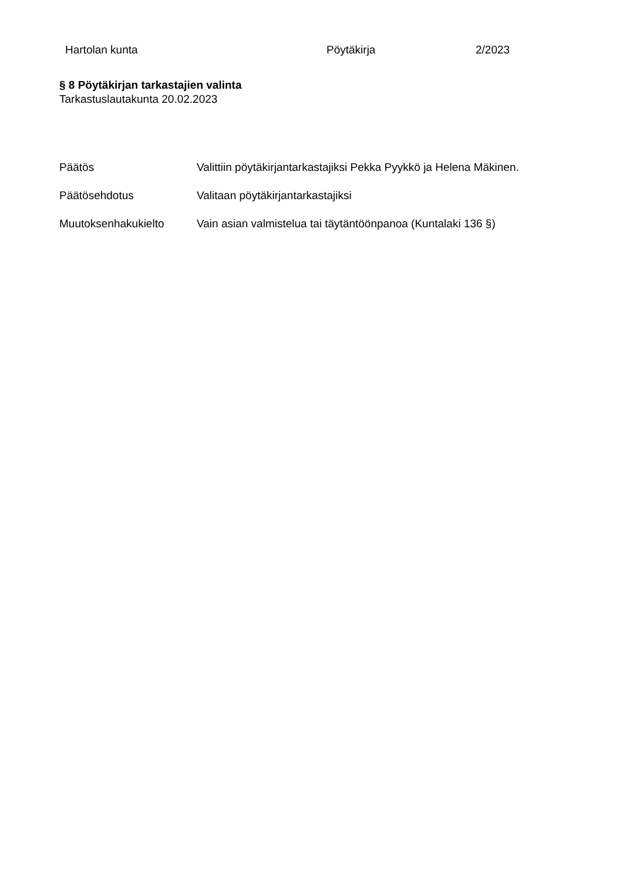Hartolan kunta Pöytäkirja 2/2023
§ 8 Pöytäkirjan tarkastajien valinta
Tarkastuslautakunta 20.02.2023
Päätös Valittiin pöytäkirjantarkastajiksi Pekka Pyykkö ja Helena Mäkinen.
Päätösehdotus Valitaan pöytäkirjantarkastajiksi
Muutoksenhakukielto Vain asian valmistelua tai täytäntöönpanoa (Kuntalaki 136 §)